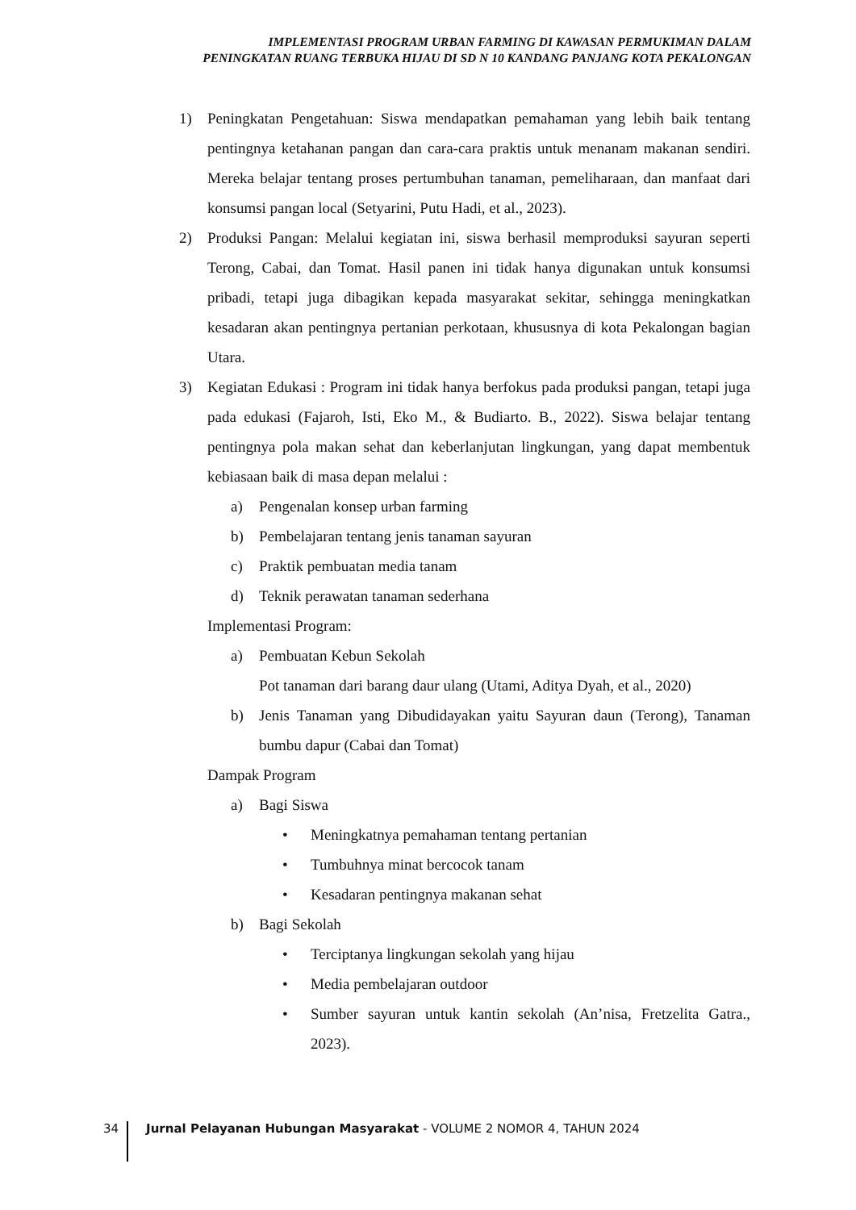IMPLEMENTASI PROGRAM URBAN FARMING DI KAWASAN PERMUKIMAN DALAM
PENINGKATAN RUANG TERBUKA HIJAU DI SD N 10 KANDANG PANJANG KOTA PEKALONGAN
1) Peningkatan Pengetahuan: Siswa mendapatkan pemahaman yang lebih baik tentang pentingnya ketahanan pangan dan cara-cara praktis untuk menanam makanan sendiri. Mereka belajar tentang proses pertumbuhan tanaman, pemeliharaan, dan manfaat dari konsumsi pangan local (Setyarini, Putu Hadi, et al., 2023).
2) Produksi Pangan: Melalui kegiatan ini, siswa berhasil memproduksi sayuran seperti Terong, Cabai, dan Tomat. Hasil panen ini tidak hanya digunakan untuk konsumsi pribadi, tetapi juga dibagikan kepada masyarakat sekitar, sehingga meningkatkan kesadaran akan pentingnya pertanian perkotaan, khususnya di kota Pekalongan bagian Utara.
3) Kegiatan Edukasi : Program ini tidak hanya berfokus pada produksi pangan, tetapi juga pada edukasi (Fajaroh, Isti, Eko M., & Budiarto. B., 2022). Siswa belajar tentang pentingnya pola makan sehat dan keberlanjutan lingkungan, yang dapat membentuk kebiasaan baik di masa depan melalui :
a) Pengenalan konsep urban farming
b) Pembelajaran tentang jenis tanaman sayuran
c) Praktik pembuatan media tanam
d) Teknik perawatan tanaman sederhana
Implementasi Program:
a) Pembuatan Kebun Sekolah
Pot tanaman dari barang daur ulang (Utami, Aditya Dyah, et al., 2020)
b) Jenis Tanaman yang Dibudidayakan yaitu Sayuran daun (Terong), Tanaman bumbu dapur (Cabai dan Tomat)
Dampak Program
a) Bagi Siswa
• Meningkatnya pemahaman tentang pertanian
• Tumbuhnya minat bercocok tanam
• Kesadaran pentingnya makanan sehat
b) Bagi Sekolah
• Terciptanya lingkungan sekolah yang hijau
• Media pembelajaran outdoor
• Sumber sayuran untuk kantin sekolah (An’nisa, Fretzelita Gatra., 2023).
34 Jurnal Pelayanan Hubungan Masyarakat - VOLUME 2 NOMOR 4, TAHUN 2024